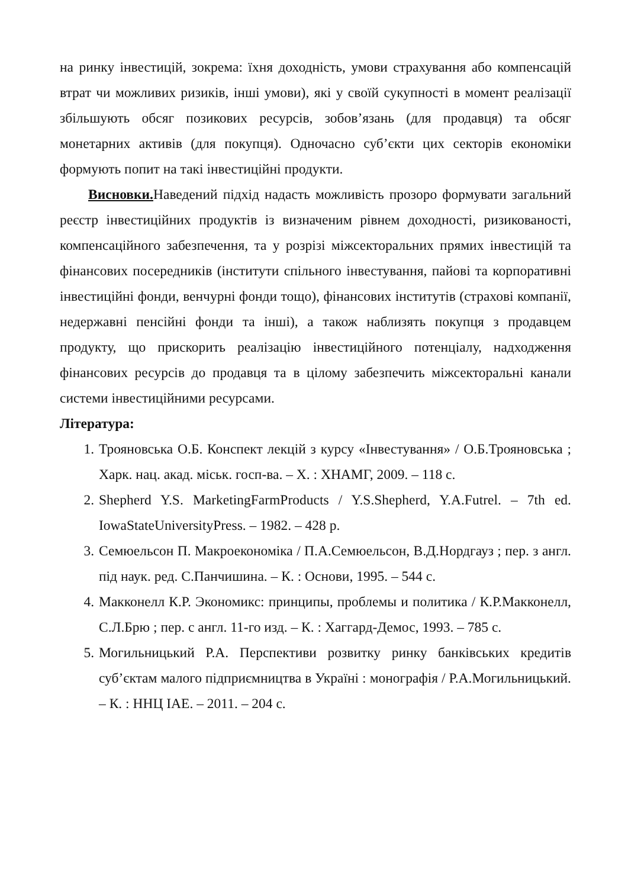на ринку інвестицій, зокрема: їхня доходність, умови страхування або компенсацій втрат чи можливих ризиків, інші умови), які у своїй сукупності в момент реалізації збільшують обсяг позикових ресурсів, зобов’язань (для продавця) та обсяг монетарних активів (для покупця). Одночасно суб’єкти цих секторів економіки формують попит на такі інвестиційні продукти.
Висновки. Наведений підхід надасть можливість прозоро формувати загальний реєстр інвестиційних продуктів із визначеним рівнем доходності, ризикованості, компенсаційного забезпечення, та у розрізі міжсекторальних прямих інвестицій та фінансових посередників (інститути спільного інвестування, пайові та корпоративні інвестиційні фонди, венчурні фонди тощо), фінансових інститутів (страхові компанії, недержавні пенсійні фонди та інші), а також наблизять покупця з продавцем продукту, що прискорить реалізацію інвестиційного потенціалу, надходження фінансових ресурсів до продавця та в цілому забезпечить міжсекторальні канали системи інвестиційними ресурсами.
Література:
1. Трояновська О.Б. Конспект лекцій з курсу «Інвестування» / О.Б.Трояновська ; Харк. нац. акад. міськ. госп-ва. – Х. : ХНАМГ, 2009. – 118 с.
2. Shepherd Y.S. MarketingFarmProducts / Y.S.Shepherd, Y.A.Futrel. – 7th ed. IowaStateUniversityPress. – 1982. – 428 p.
3. Семюельсон П. Макроекономіка / П.А.Семюельсон, В.Д.Нордгауз ; пер. з англ. під наук. ред. С.Панчишина. – К. : Основи, 1995. – 544 с.
4. Макконелл К.Р. Экономикс: принципы, проблемы и политика / К.Р.Макконелл, С.Л.Брю ; пер. с англ. 11-го изд. – К. : Хаггард-Демос, 1993. – 785 с.
5. Могильницький Р.А. Перспективи розвитку ринку банківських кредитів суб’єктам малого підприємництва в Україні : монографія / Р.А.Могильницький. – К. : ННЦ ІАЕ. – 2011. – 204 с.